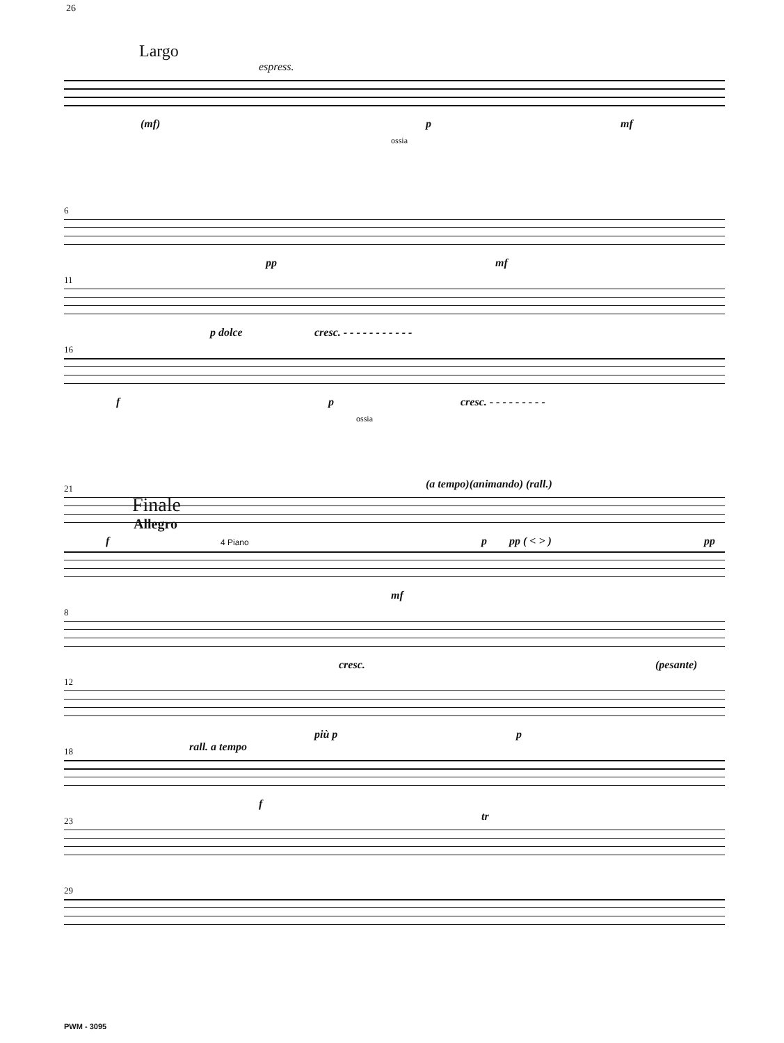26
Largo
espress.
(mf) p mf
ossia
6
pp mf
11
p dolce cresc. - - - - - - - - - - -
16
f p cresc. - - - - - - - - -
ossia
21 (a tempo)(animando) (rall.)
f p pp ( < > ) pp
Finale
Allegro
4 Piano
mf
8
cresc. (pesante)
12
più p p
18 rall. a tempo
f
23 tr
29
PWM - 3095